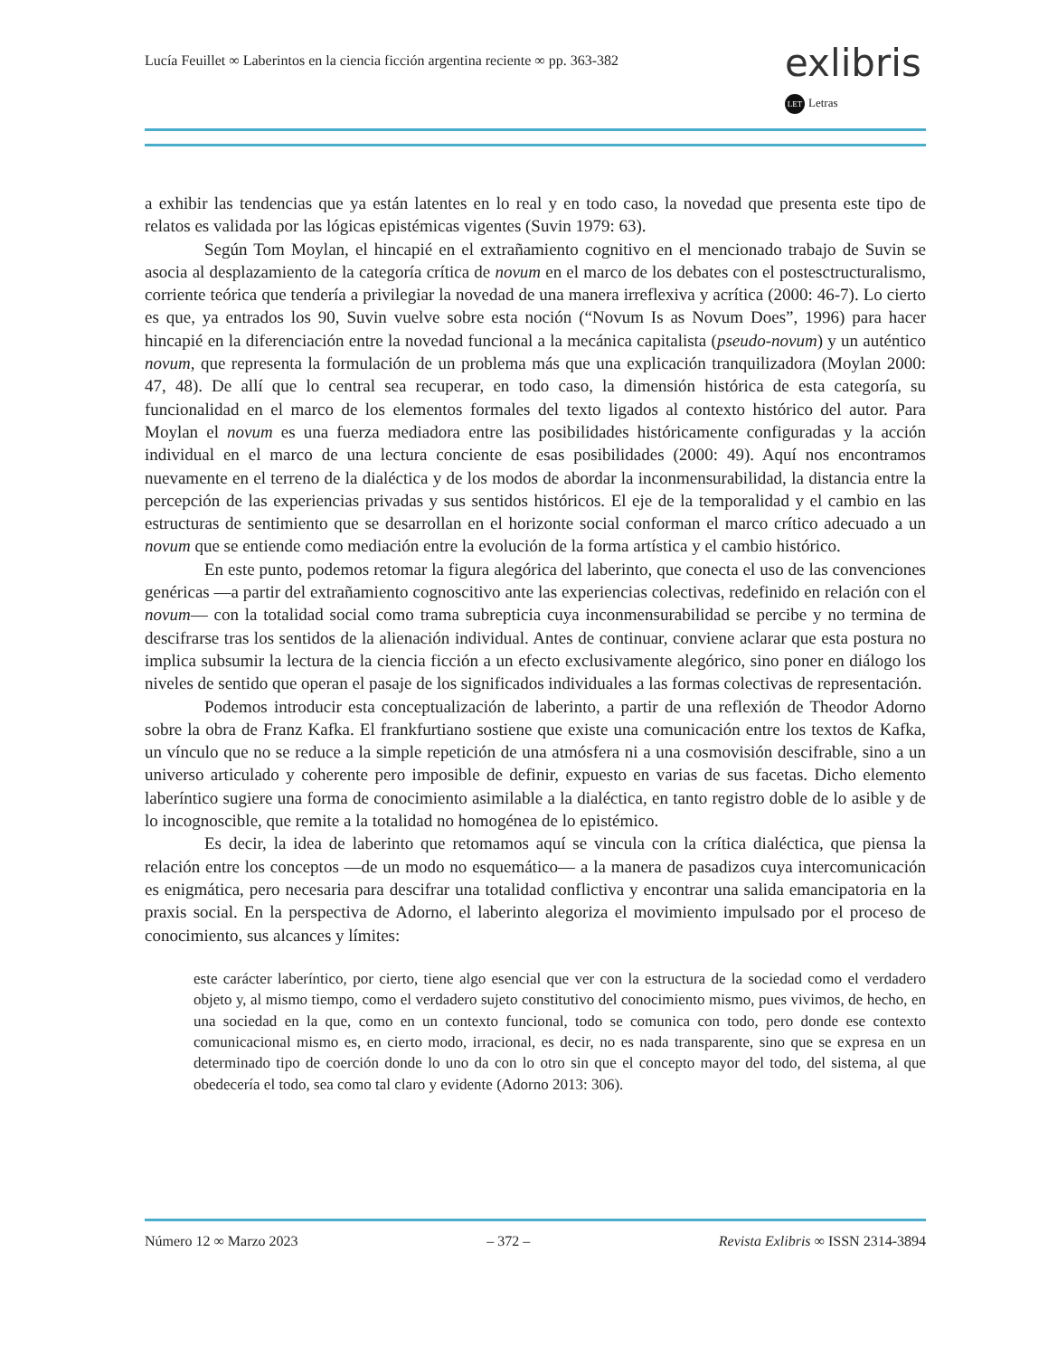Lucía Feuillet ∞ Laberintos en la ciencia ficción argentina reciente ∞ pp. 363-382
exlibris
LET Letras
a exhibir las tendencias que ya están latentes en lo real y en todo caso, la novedad que presenta este tipo de relatos es validada por las lógicas epistémicas vigentes (Suvin 1979: 63).
Según Tom Moylan, el hincapié en el extrañamiento cognitivo en el mencionado trabajo de Suvin se asocia al desplazamiento de la categoría crítica de novum en el marco de los debates con el postesctructuralismo, corriente teórica que tendería a privilegiar la novedad de una manera irreflexiva y acrítica (2000: 46-7). Lo cierto es que, ya entrados los 90, Suvin vuelve sobre esta noción (“Novum Is as Novum Does”, 1996) para hacer hincapié en la diferenciación entre la novedad funcional a la mecánica capitalista (pseudo-novum) y un auténtico novum, que representa la formulación de un problema más que una explicación tranquilizadora (Moylan 2000: 47, 48). De allí que lo central sea recuperar, en todo caso, la dimensión histórica de esta categoría, su funcionalidad en el marco de los elementos formales del texto ligados al contexto histórico del autor. Para Moylan el novum es una fuerza mediadora entre las posibilidades históricamente configuradas y la acción individual en el marco de una lectura conciente de esas posibilidades (2000: 49). Aquí nos encontramos nuevamente en el terreno de la dialéctica y de los modos de abordar la inconmensurabilidad, la distancia entre la percepción de las experiencias privadas y sus sentidos históricos. El eje de la temporalidad y el cambio en las estructuras de sentimiento que se desarrollan en el horizonte social conforman el marco crítico adecuado a un novum que se entiende como mediación entre la evolución de la forma artística y el cambio histórico.
En este punto, podemos retomar la figura alegórica del laberinto, que conecta el uso de las convenciones genéricas —a partir del extrañamiento cognoscitivo ante las experiencias colectivas, redefinido en relación con el novum— con la totalidad social como trama subrepticia cuya inconmensurabilidad se percibe y no termina de descifrarse tras los sentidos de la alienación individual. Antes de continuar, conviene aclarar que esta postura no implica subsumir la lectura de la ciencia ficción a un efecto exclusivamente alegórico, sino poner en diálogo los niveles de sentido que operan el pasaje de los significados individuales a las formas colectivas de representación.
Podemos introducir esta conceptualización de laberinto, a partir de una reflexión de Theodor Adorno sobre la obra de Franz Kafka. El frankfurtiano sostiene que existe una comunicación entre los textos de Kafka, un vínculo que no se reduce a la simple repetición de una atmósfera ni a una cosmovisión descifrable, sino a un universo articulado y coherente pero imposible de definir, expuesto en varias de sus facetas. Dicho elemento laberíntico sugiere una forma de conocimiento asimilable a la dialéctica, en tanto registro doble de lo asible y de lo incognoscible, que remite a la totalidad no homogénea de lo epistémico.
Es decir, la idea de laberinto que retomamos aquí se vincula con la crítica dialéctica, que piensa la relación entre los conceptos —de un modo no esquemático— a la manera de pasadizos cuya intercomunicación es enigmática, pero necesaria para descifrar una totalidad conflictiva y encontrar una salida emancipatoria en la praxis social. En la perspectiva de Adorno, el laberinto alegoriza el movimiento impulsado por el proceso de conocimiento, sus alcances y límites:
este carácter laberíntico, por cierto, tiene algo esencial que ver con la estructura de la sociedad como el verdadero objeto y, al mismo tiempo, como el verdadero sujeto constitutivo del conocimiento mismo, pues vivimos, de hecho, en una sociedad en la que, como en un contexto funcional, todo se comunica con todo, pero donde ese contexto comunicacional mismo es, en cierto modo, irracional, es decir, no es nada transparente, sino que se expresa en un determinado tipo de coerción donde lo uno da con lo otro sin que el concepto mayor del todo, del sistema, al que obedecería el todo, sea como tal claro y evidente (Adorno 2013: 306).
Número 12 ∞ Marzo 2023 – 372 – Revista Exlibris ∞ ISSN 2314-3894